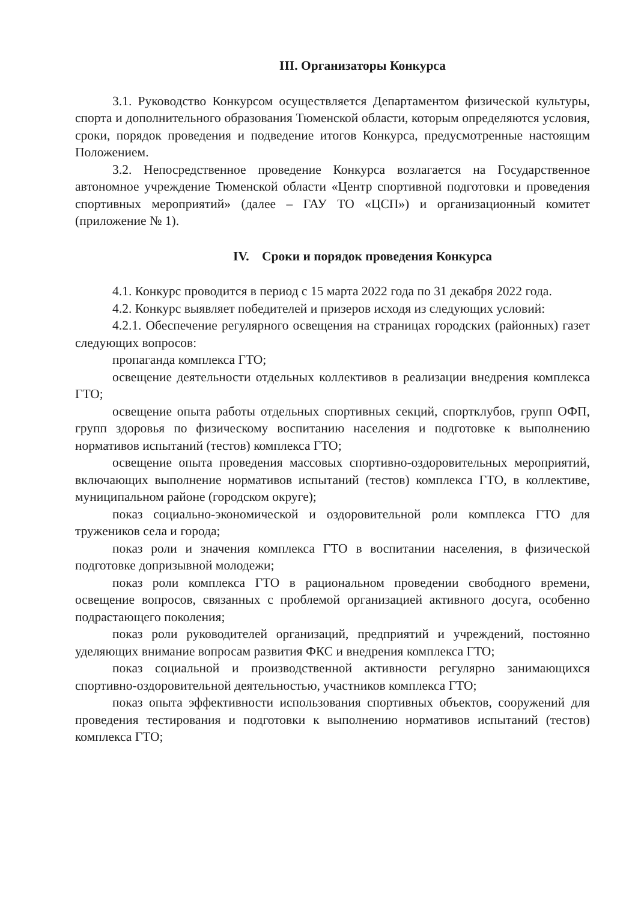III. Организаторы Конкурса
3.1. Руководство Конкурсом осуществляется Департаментом физической культуры, спорта и дополнительного образования Тюменской области, которым определяются условия, сроки, порядок проведения и подведение итогов Конкурса, предусмотренные настоящим Положением.
3.2. Непосредственное проведение Конкурса возлагается на Государственное автономное учреждение Тюменской области «Центр спортивной подготовки и проведения спортивных мероприятий» (далее – ГАУ ТО «ЦСП») и организационный комитет (приложение № 1).
IV. Сроки и порядок проведения Конкурса
4.1. Конкурс проводится в период с 15 марта 2022 года по 31 декабря 2022 года.
4.2. Конкурс выявляет победителей и призеров исходя из следующих условий:
4.2.1. Обеспечение регулярного освещения на страницах городских (районных) газет следующих вопросов:
пропаганда комплекса ГТО;
освещение деятельности отдельных коллективов в реализации внедрения комплекса ГТО;
освещение опыта работы отдельных спортивных секций, спортклубов, групп ОФП, групп здоровья по физическому воспитанию населения и подготовке к выполнению нормативов испытаний (тестов) комплекса ГТО;
освещение опыта проведения массовых спортивно-оздоровительных мероприятий, включающих выполнение нормативов испытаний (тестов) комплекса ГТО, в коллективе, муниципальном районе (городском округе);
показ социально-экономической и оздоровительной роли комплекса ГТО для тружеников села и города;
показ роли и значения комплекса ГТО в воспитании населения, в физической подготовке допризывной молодежи;
показ роли комплекса ГТО в рациональном проведении свободного времени, освещение вопросов, связанных с проблемой организацией активного досуга, особенно подрастающего поколения;
показ роли руководителей организаций, предприятий и учреждений, постоянно уделяющих внимание вопросам развития ФКС и внедрения комплекса ГТО;
показ социальной и производственной активности регулярно занимающихся спортивно-оздоровительной деятельностью, участников комплекса ГТО;
показ опыта эффективности использования спортивных объектов, сооружений для проведения тестирования и подготовки к выполнению нормативов испытаний (тестов) комплекса ГТО;